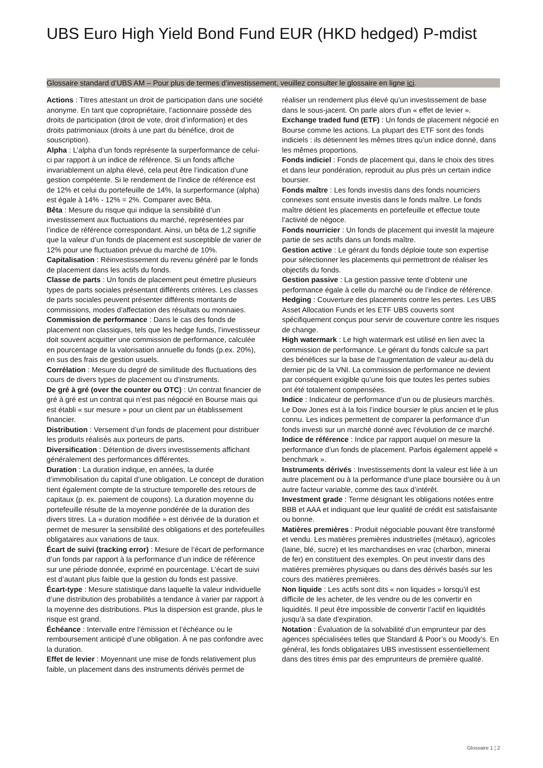UBS Euro High Yield Bond Fund EUR (HKD hedged) P-mdist
Glossaire standard d’UBS AM – Pour plus de termes d’investissement, veuillez consulter le glossaire en ligne ici.
Actions : Titres attestant un droit de participation dans une société anonyme. En tant que copropriétaire, l’actionnaire possède des droits de participation (droit de vote, droit d’information) et des droits patrimoniaux (droits à une part du bénéfice, droit de souscription).
Alpha : L’alpha d’un fonds représente la surperformance de celui-ci par rapport à un indice de référence. Si un fonds affiche invariablement un alpha élevé, cela peut être l’indication d’une gestion compétente. Si le rendement de l’indice de référence est de 12% et celui du portefeuille de 14%, la surperformance (alpha) est égale à 14% - 12% = 2%. Comparer avec Bêta.
Bêta : Mesure du risque qui indique la sensibilité d’un investissement aux fluctuations du marché, représentées par l’indice de référence correspondant. Ainsi, un bêta de 1,2 signifie que la valeur d’un fonds de placement est susceptible de varier de 12% pour une fluctuation prévue du marché de 10%.
Capitalisation : Réinvestissement du revenu généré par le fonds de placement dans les actifs du fonds.
Classe de parts : Un fonds de placement peut émettre plusieurs types de parts sociales présentant différents critères. Les classes de parts sociales peuvent présenter différents montants de commissions, modes d’affectation des résultats ou monnaies.
Commission de performance : Dans le cas des fonds de placement non classiques, tels que les hedge funds, l’investisseur doit souvent acquitter une commission de performance, calculée en pourcentage de la valorisation annuelle du fonds (p.ex. 20%), en sus des frais de gestion usuels.
Corrélation : Mesure du degré de similitude des fluctuations des cours de divers types de placement ou d’instruments.
De gré à gré (over the counter ou OTC) : Un contrat financier de gré à gré est un contrat qui n’est pas négocié en Bourse mais qui est établi « sur mesure » pour un client par un établissement financier.
Distribution : Versement d’un fonds de placement pour distribuer les produits réalisés aux porteurs de parts.
Diversification : Détention de divers investissements affichant généralement des performances différentes.
Duration : La duration indique, en années, la durée d’immobilisation du capital d’une obligation. Le concept de duration tient également compte de la structure temporelle des retours de capitaux (p. ex. paiement de coupons). La duration moyenne du portefeuille résulte de la moyenne pondérée de la duration des divers titres. La « duration modifiée » est dérivée de la duration et permet de mesurer la sensibilité des obligations et des portefeuilles obligataires aux variations de taux.
Écart de suivi (tracking error) : Mesure de l’écart de performance d’un fonds par rapport à la performance d’un indice de référence sur une période donnée, exprimé en pourcentage. L’écart de suivi est d’autant plus faible que la gestion du fonds est passive.
Écart-type : Mesure statistique dans laquelle la valeur individuelle d’une distribution des probabilités a tendance à varier par rapport à la moyenne des distributions. Plus la dispersion est grande, plus le risque est grand.
Échéance : Intervalle entre l’émission et l’échéance ou le remboursement anticipé d’une obligation. À ne pas confondre avec la duration.
Effet de levier : Moyennant une mise de fonds relativement plus faible, un placement dans des instruments dérivés permet de réaliser un rendement plus élevé qu’un investissement de base dans le sous-jacent. On parle alors d’un « effet de levier ».
Exchange traded fund (ETF) : Un fonds de placement négocié en Bourse comme les actions. La plupart des ETF sont des fonds indiciels : ils détiennent les mêmes titres qu’un indice donné, dans les mêmes proportions.
Fonds indiciel : Fonds de placement qui, dans le choix des titres et dans leur pondération, reproduit au plus près un certain indice boursier.
Fonds maître : Les fonds investis dans des fonds nourriciers connexes sont ensuite investis dans le fonds maître. Le fonds maître détient les placements en portefeuille et effectue toute l’activité de négoce.
Fonds nourricier : Un fonds de placement qui investit la majeure partie de ses actifs dans un fonds maître.
Gestion active : Le gérant du fonds déploie toute son expertise pour sélectionner les placements qui permettront de réaliser les objectifs du fonds.
Gestion passive : La gestion passive tente d’obtenir une performance égale à celle du marché ou de l’indice de référence.
Hedging : Couverture des placements contre les pertes. Les UBS Asset Allocation Funds et les ETF UBS couverts sont spécifiquement conçus pour servir de couverture contre les risques de change.
High watermark : Le high watermark est utilisé en lien avec la commission de performance. Le gérant du fonds calcule sa part des bénéfices sur la base de l’augmentation de valeur au-delà du dernier pic de la VNI. La commission de performance ne devient par conséquent exigible qu’une fois que toutes les pertes subies ont été totalement compensées.
Indice : Indicateur de performance d’un ou de plusieurs marchés. Le Dow Jones est à la fois l’indice boursier le plus ancien et le plus connu. Les indices permettent de comparer la performance d’un fonds investi sur un marché donné avec l’évolution de ce marché.
Indice de référence : Indice par rapport auquel on mesure la performance d’un fonds de placement. Parfois également appelé « benchmark ».
Instruments dérivés : Investissements dont la valeur est liée à un autre placement ou à la performance d’une place boursière ou à un autre facteur variable, comme des taux d’intérêt.
Investment grade : Terme désignant les obligations notées entre BBB et AAA et indiquant que leur qualité de crédit est satisfaisante ou bonne.
Matières premières : Produit négociable pouvant être transformé et vendu. Les matières premières industrielles (métaux), agricoles (laine, blé, sucre) et les marchandises en vrac (charbon, minerai de fer) en constituent des exemples. On peut investir dans des matières premières physiques ou dans des dérivés basés sur les cours des matières premières.
Non liquide : Les actifs sont dits « non liquides » lorsqu’il est difficile de les acheter, de les vendre ou de les convertir en liquidités. Il peut être impossible de convertir l’actif en liquidités jusqu’à sa date d’expiration.
Notation : Évaluation de la solvabilité d’un emprunteur par des agences spécialisées telles que Standard & Poor’s ou Moody’s. En général, les fonds obligataires UBS investissent essentiellement dans des titres émis par des emprunteurs de première qualité.
Glossaire 1 ¦ 2